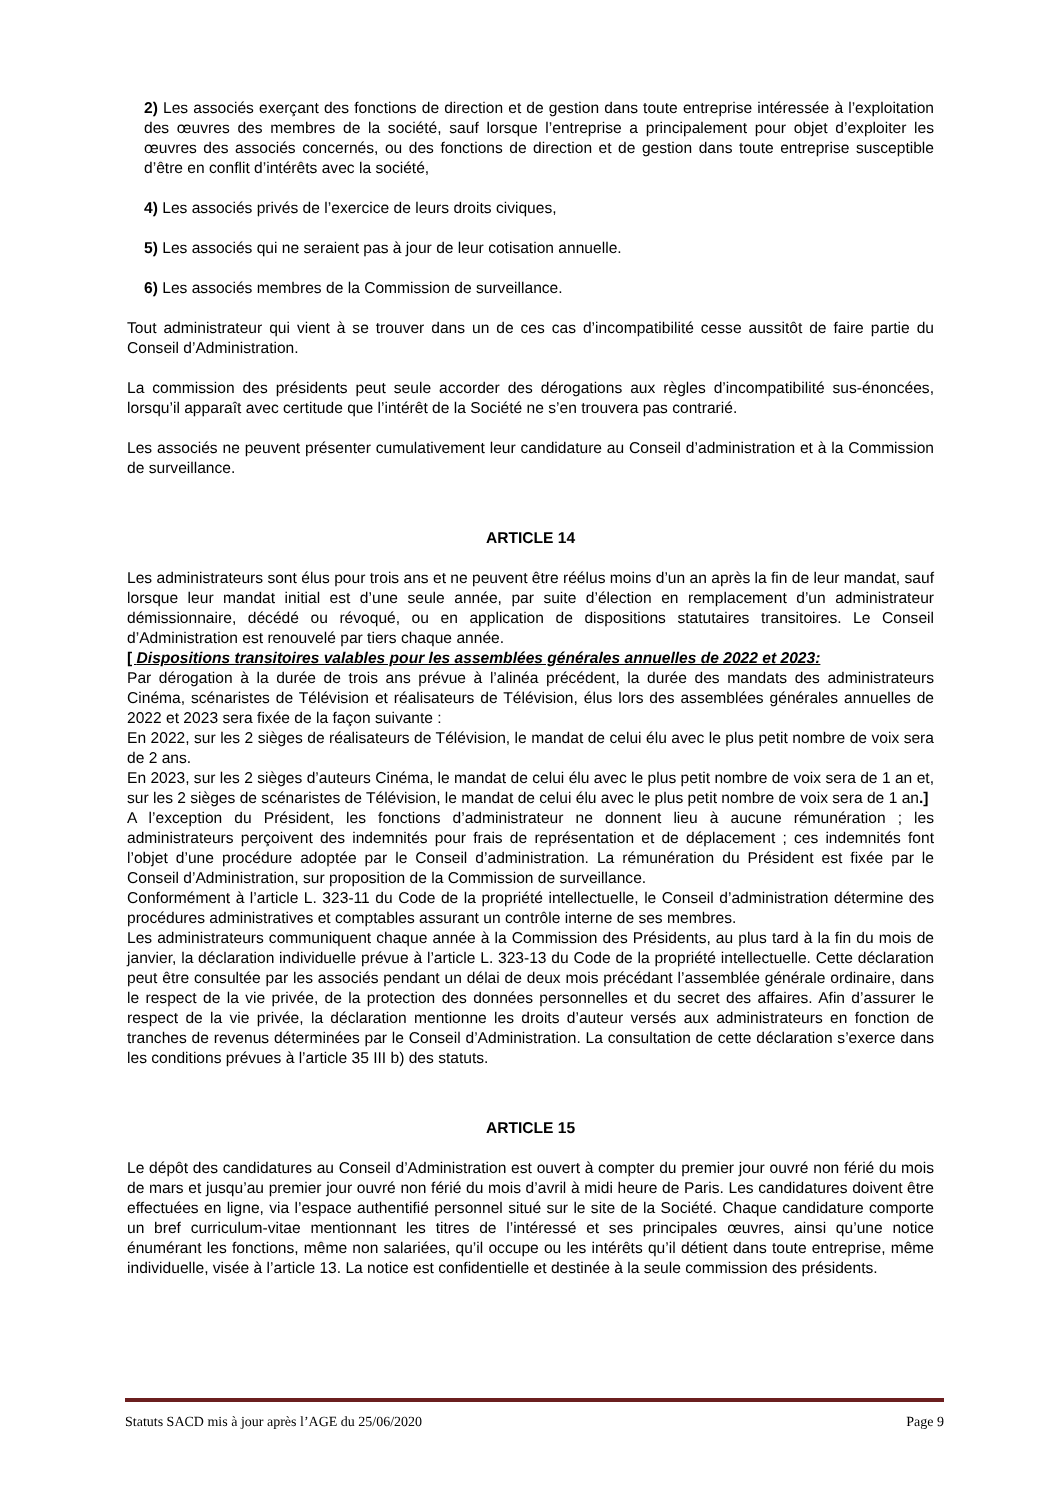2) Les associés exerçant des fonctions de direction et de gestion dans toute entreprise intéressée à l’exploitation des œuvres des membres de la société, sauf lorsque l’entreprise a principalement pour objet d’exploiter les œuvres des associés concernés, ou des fonctions de direction et de gestion dans toute entreprise susceptible d’être en conflit d’intérêts avec la société,
4) Les associés privés de l’exercice de leurs droits civiques,
5) Les associés qui ne seraient pas à jour de leur cotisation annuelle.
6) Les associés membres de la Commission de surveillance.
Tout administrateur qui vient à se trouver dans un de ces cas d’incompatibilité cesse aussitôt de faire partie du Conseil d’Administration.
La commission des présidents peut seule accorder des dérogations aux règles d’incompatibilité sus-énoncées, lorsqu’il apparaît avec certitude que l’intérêt de la Société ne s’en trouvera pas contrarié.
Les associés ne peuvent présenter cumulativement leur candidature au Conseil d’administration et à la Commission de surveillance.
ARTICLE 14
Les administrateurs sont élus pour trois ans et ne peuvent être réélus moins d’un an après la fin de leur mandat, sauf lorsque leur mandat initial est d’une seule année, par suite d’élection en remplacement d’un administrateur démissionnaire, décédé ou révoqué, ou en application de dispositions statutaires transitoires. Le Conseil d’Administration est renouvelé par tiers chaque année.
[ Dispositions transitoires valables pour les assemblées générales annuelles de 2022 et 2023:
Par dérogation à la durée de trois ans prévue à l’alinéa précédent, la durée des mandats des administrateurs Cinéma, scénaristes de Télévision et réalisateurs de Télévision, élus lors des assemblées générales annuelles de 2022 et 2023 sera fixée de la façon suivante :
En 2022, sur les 2 sièges de réalisateurs de Télévision, le mandat de celui élu avec le plus petit nombre de voix sera de 2 ans.
En 2023, sur les 2 sièges d’auteurs Cinéma, le mandat de celui élu avec le plus petit nombre de voix sera de 1 an et, sur les 2 sièges de scénaristes de Télévision, le mandat de celui élu avec le plus petit nombre de voix sera de 1 an.]
A l’exception du Président, les fonctions d’administrateur ne donnent lieu à aucune rémunération ; les administrateurs perçoivent des indemnités pour frais de représentation et de déplacement ; ces indemnités font l’objet d’une procédure adoptée par le Conseil d’administration. La rémunération du Président est fixée par le Conseil d’Administration, sur proposition de la Commission de surveillance.
Conformément à l’article L. 323-11 du Code de la propriété intellectuelle, le Conseil d’administration détermine des procédures administratives et comptables assurant un contrôle interne de ses membres.
Les administrateurs communiquent chaque année à la Commission des Présidents, au plus tard à la fin du mois de janvier, la déclaration individuelle prévue à l’article L. 323-13 du Code de la propriété intellectuelle. Cette déclaration peut être consultée par les associés pendant un délai de deux mois précédant l’assemblée générale ordinaire, dans le respect de la vie privée, de la protection des données personnelles et du secret des affaires. Afin d’assurer le respect de la vie privée, la déclaration mentionne les droits d’auteur versés aux administrateurs en fonction de tranches de revenus déterminées par le Conseil d’Administration. La consultation de cette déclaration s’exerce dans les conditions prévues à l’article 35 III b) des statuts.
ARTICLE 15
Le dépôt des candidatures au Conseil d’Administration est ouvert à compter du premier jour ouvré non férié du mois de mars et jusqu’au premier jour ouvré non férié du mois d’avril à midi heure de Paris. Les candidatures doivent être effectuées en ligne, via l’espace authentifié personnel situé sur le site de la Société. Chaque candidature comporte un bref curriculum-vitae mentionnant les titres de l’intéressé et ses principales œuvres, ainsi qu’une notice énumérant les fonctions, même non salariées, qu’il occupe ou les intérêts qu’il détient dans toute entreprise, même individuelle, visée à l’article 13. La notice est confidentielle et destinée à la seule commission des présidents.
Statuts SACD mis à jour après l’AGE du 25/06/2020 Page 9